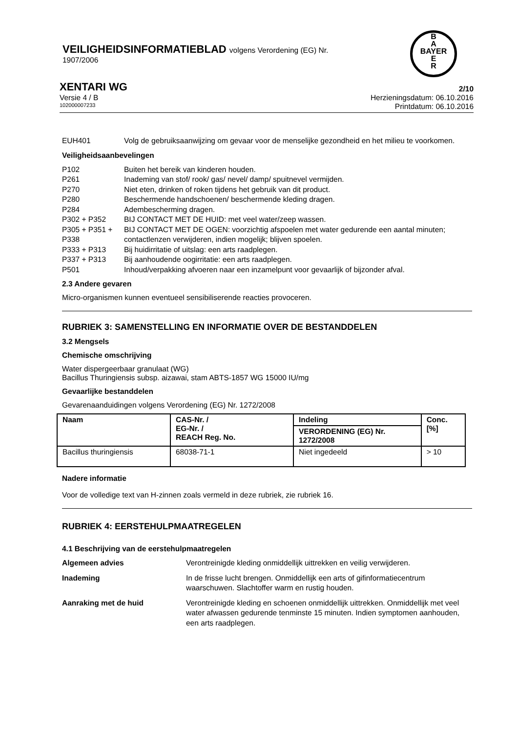VEILIGHEIDSINFORMATIEBLAD volgens Verordening (EG) Nr.
1907/2006
B
A
BAYER
E
R
XENTARI WG 2/10
Versie 4 / B Herzieningsdatum: 06.10.2016
102000007233 Printdatum: 06.10.2016
EUH401 Volg de gebruiksaanwijzing om gevaar voor de menselijke gezondheid en het milieu te voorkomen.
Veiligheidsaanbevelingen
P102 Buiten het bereik van kinderen houden.
P261 Inademing van stof/ rook/ gas/ nevel/ damp/ spuitnevel vermijden.
P270 Niet eten, drinken of roken tijdens het gebruik van dit product.
P280 Beschermende handschoenen/ beschermende kleding dragen.
P284 Adembescherming dragen.
P302 + P352 BIJ CONTACT MET DE HUID: met veel water/zeep wassen.
P305 + P351 + P338 BIJ CONTACT MET DE OGEN: voorzichtig afspoelen met water gedurende een aantal minuten; contactlenzen verwijderen, indien mogelijk; blijven spoelen.
P333 + P313 Bij huidirritatie of uitslag: een arts raadplegen.
P337 + P313 Bij aanhoudende oogirritatie: een arts raadplegen.
P501 Inhoud/verpakking afvoeren naar een inzamelpunt voor gevaarlijk of bijzonder afval.
2.3 Andere gevaren
Micro-organismen kunnen eventueel sensibiliserende reacties provoceren.
RUBRIEK 3: SAMENSTELLING EN INFORMATIE OVER DE BESTANDDELEN
3.2 Mengsels
Chemische omschrijving
Water dispergeerbaar granulaat (WG)
Bacillus Thuringiensis subsp. aizawai, stam ABTS-1857 WG 15000 IU/mg
Gevaarlijke bestanddelen
Gevarenaanduidingen volgens Verordening (EG) Nr. 1272/2008
| Naam | CAS-Nr. / EG-Nr. / REACH Reg. No. | Indeling | Conc. [%] |
| --- | --- | --- | --- |
| | | VERORDENING (EG) Nr. 1272/2008 | |
| Bacillus thuringiensis | 68038-71-1 | Niet ingedeeld | > 10 |
Nadere informatie
Voor de volledige text van H-zinnen zoals vermeld in deze rubriek, zie rubriek 16.
RUBRIEK 4: EERSTEHULPMAATREGELEN
4.1 Beschrijving van de eerstehulpmaatregelen
Algemeen advies Verontreinigde kleding onmiddellijk uittrekken en veilig verwijderen.
Inademing In de frisse lucht brengen. Onmiddellijk een arts of gifinformatiecentrum waarschuwen. Slachtoffer warm en rustig houden.
Aanraking met de huid Verontreinigde kleding en schoenen onmiddellijk uittrekken. Onmiddellijk met veel water afwassen gedurende tenminste 15 minuten. Indien symptomen aanhouden, een arts raadplegen.